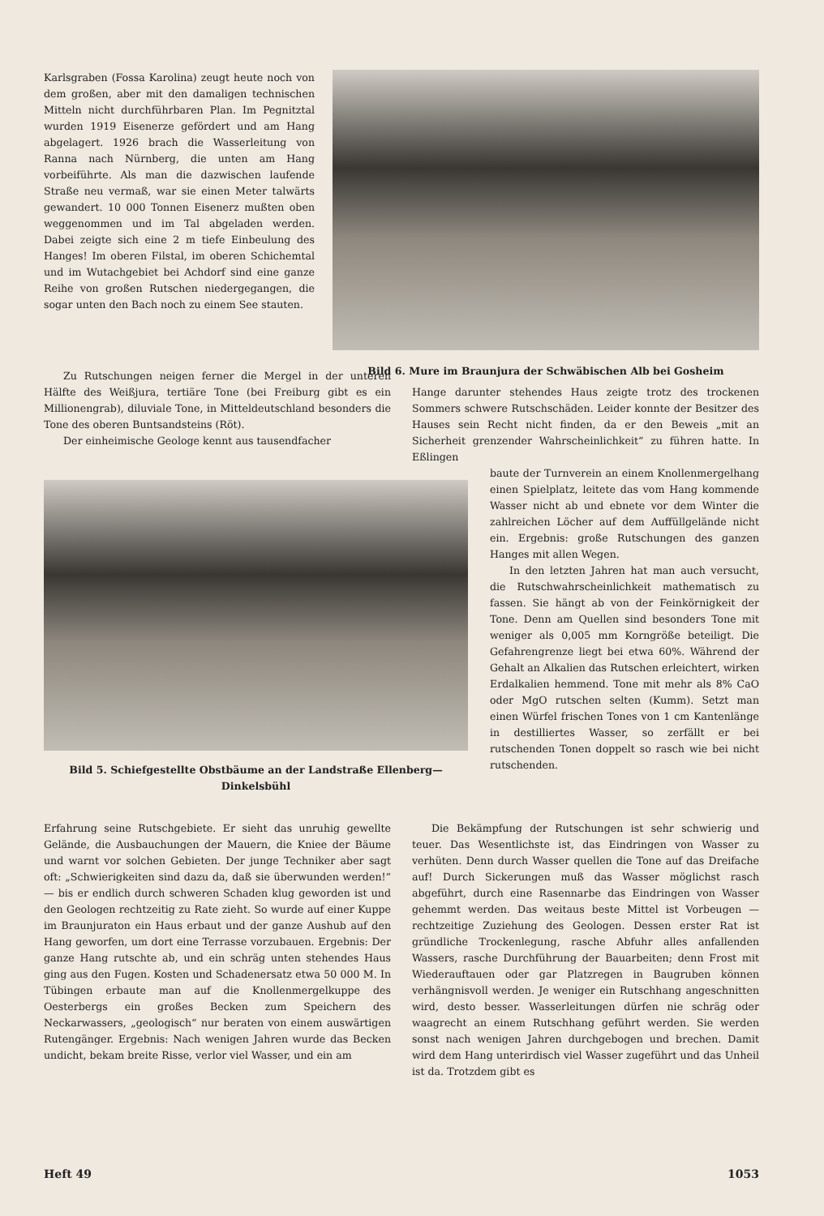Karlsgraben (Fossa Karolina) zeugt heute noch von dem großen, aber mit den damaligen technischen Mitteln nicht durchführbaren Plan. Im Pegnitztal wurden 1919 Eisenerze gefördert und am Hang abgelagert. 1926 brach die Wasserleitung von Ranna nach Nürnberg, die unten am Hang vorbeiführte. Als man die dazwischen laufende Straße neu vermaß, war sie einen Meter talwärts gewandert. 10 000 Tonnen Eisenerz mußten oben weggenommen und im Tal abgeladen werden. Dabei zeigte sich eine 2 m tiefe Einbeulung des Hanges! Im oberen Filstal, im oberen Schichemtal und im Wutachgebiet bei Achdorf sind eine ganze Reihe von großen Rutschen niedergegangen, die sogar unten den Bach noch zu einem See stauten.
Bild 6. Mure im Braunjura der Schwäbischen Alb bei Gosheim
Zu Rutschungen neigen ferner die Mergel in der unteren Hälfte des Weißjura, tertiäre Tone (bei Freiburg gibt es ein Millionengrab), diluviale Tone, in Mitteldeutschland besonders die Tone des oberen Buntsandsteins (Röt).
Der einheimische Geologe kennt aus tausendfacher
Bild 5. Schiefgestellte Obstbäume an der Landstraße Ellenberg—Dinkelsbühl
Erfahrung seine Rutschgebiete. Er sieht das unruhig gewellte Gelände, die Ausbauchungen der Mauern, die Kniee der Bäume und warnt vor solchen Gebieten. Der junge Techniker aber sagt oft: „Schwierigkeiten sind dazu da, daß sie überwunden werden!“ — bis er endlich durch schweren Schaden klug geworden ist und den Geologen rechtzeitig zu Rate zieht. So wurde auf einer Kuppe im Braunjuraton ein Haus erbaut und der ganze Aushub auf den Hang geworfen, um dort eine Terrasse vorzubauen. Ergebnis: Der ganze Hang rutschte ab, und ein schräg unten stehendes Haus ging aus den Fugen. Kosten und Schadenersatz etwa 50 000 M. In Tübingen erbaute man auf die Knollenmergelkuppe des Oesterbergs ein großes Becken zum Speichern des Neckarwassers, „geologisch“ nur beraten von einem auswärtigen Rutengänger. Ergebnis: Nach wenigen Jahren wurde das Becken undicht, bekam breite Risse, verlor viel Wasser, und ein am
Hange darunter stehendes Haus zeigte trotz des trockenen Sommers schwere Rutschschäden. Leider konnte der Besitzer des Hauses sein Recht nicht finden, da er den Beweis „mit an Sicherheit grenzender Wahrscheinlichkeit“ zu führen hatte. In Eßlingen
baute der Turnverein an einem Knollenmergelhang einen Spielplatz, leitete das vom Hang kommende Wasser nicht ab und ebnete vor dem Winter die zahlreichen Löcher auf dem Auffüllgelände nicht ein. Ergebnis: große Rutschungen des ganzen Hanges mit allen Wegen.
In den letzten Jahren hat man auch versucht, die Rutschwahrscheinlichkeit mathematisch zu fassen. Sie hängt ab von der Feinkörnigkeit der Tone. Denn am Quellen sind besonders Tone mit weniger als 0,005 mm Korngröße beteiligt. Die Gefahrengrenze liegt bei etwa 60%. Während der Gehalt an Alkalien das Rutschen erleichtert, wirken Erdalkalien hemmend. Tone mit mehr als 8% CaO oder MgO rutschen selten (Kumm). Setzt man einen Würfel frischen Tones von 1 cm Kantenlänge in destilliertes Wasser, so zerfällt er bei rutschenden Tonen doppelt so rasch wie bei nicht rutschenden.
Die Bekämpfung der Rutschungen ist sehr schwierig und teuer. Das Wesentlichste ist, das Eindringen von Wasser zu verhüten. Denn durch Wasser quellen die Tone auf das Dreifache auf! Durch Sickerungen muß das Wasser möglichst rasch abgeführt, durch eine Rasennarbe das Eindringen von Wasser gehemmt werden. Das weitaus beste Mittel ist Vorbeugen — rechtzeitige Zuziehung des Geologen. Dessen erster Rat ist gründliche Trockenlegung, rasche Abfuhr alles anfallenden Wassers, rasche Durchführung der Bauarbeiten; denn Frost mit Wiederauftauen oder gar Platzregen in Baugruben können verhängnisvoll werden. Je weniger ein Rutschhang angeschnitten wird, desto besser. Wasserleitungen dürfen nie schräg oder waagrecht an einem Rutschhang geführt werden. Sie werden sonst nach wenigen Jahren durchgebogen und brechen. Damit wird dem Hang unterirdisch viel Wasser zugeführt und das Unheil ist da. Trotzdem gibt es
Heft 49 1053